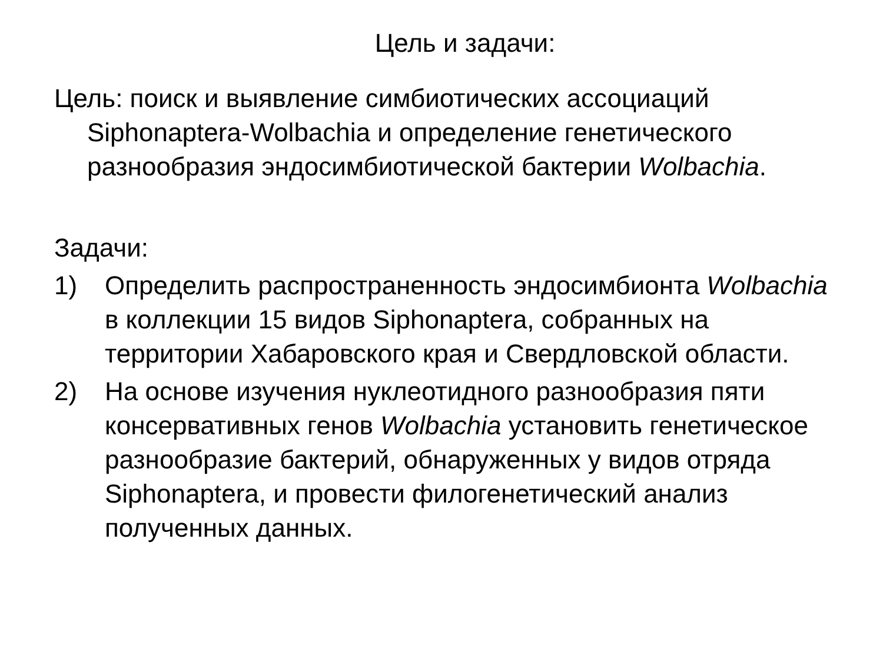Цель и задачи:
Цель: поиск и выявление симбиотических ассоциаций Siphonaptera-Wolbachia и определение генетического разнообразия эндосимбиотической бактерии Wolbachia.
Задачи:
1) Определить распространенность эндосимбионта Wolbachia в коллекции 15 видов Siphonaptera, собранных на территории Хабаровского края и Свердловской области.
2) На основе изучения нуклеотидного разнообразия пяти консервативных генов Wolbachia установить генетическое разнообразие бактерий, обнаруженных у видов отряда Siphonaptera, и провести филогенетический анализ полученных данных.